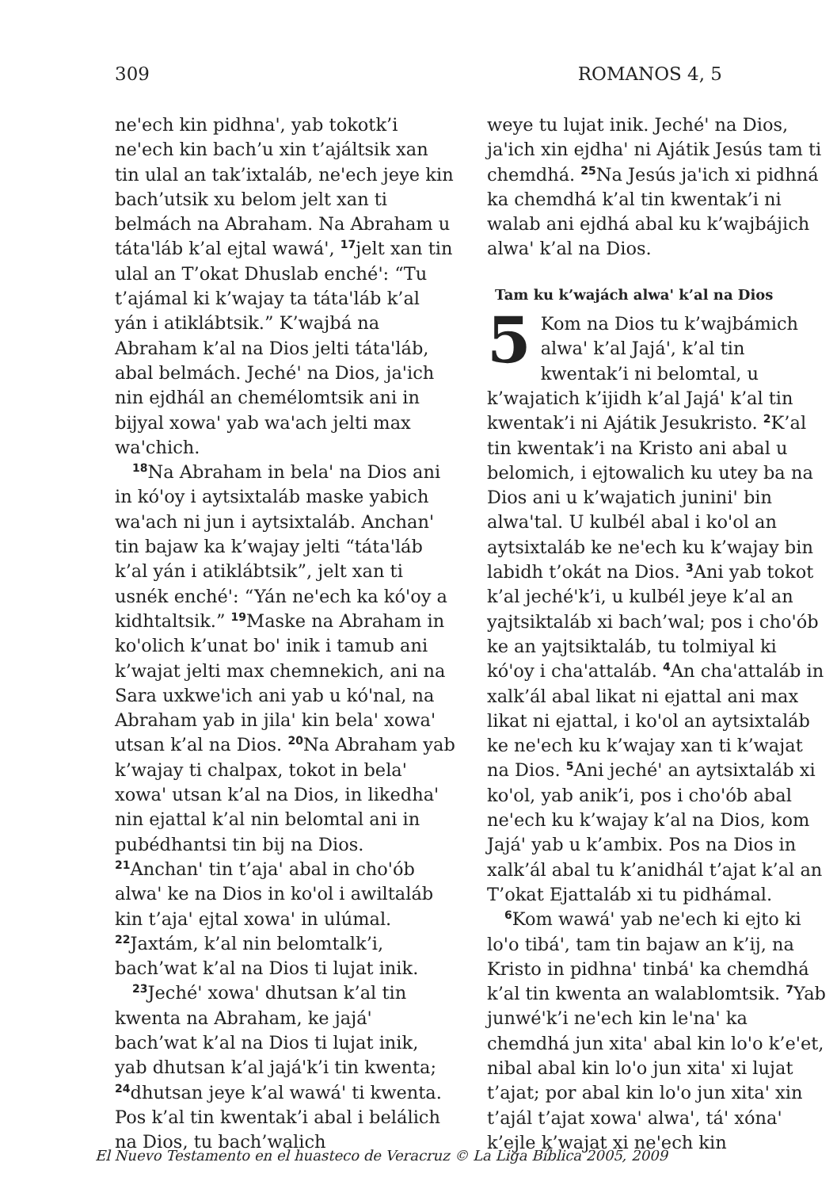309 ROMANOS 4, 5
neꞌech kin pidhnaꞌ, yab tokotk’i neꞌech kin bach’u xin t’ajáltsik xan tin ulal an tak’ixtaláb, neꞌech jeye kin bach’utsik xu belom jelt xan ti belmách na Abraham. Na Abraham u tátaꞌláb k’al ejtal wawáꞌ, <sup>17</sup>jelt xan tin ulal an T’okat Dhuslab enchéꞌ: “Tu t’ajámal ki k’wajay ta tátaꞌláb k’al yán i atiklábtsik.” K’wajbá na Abraham k’al na Dios jelti tátaꞌláb, abal belmách. Jechéꞌ na Dios, jaꞌich nin ejdhál an chemélomtsik ani in bijyal xowaꞌ yab waꞌach jelti max waꞌchich.
<sup>18</sup>Na Abraham in belaꞌ na Dios ani in kóꞌoy i aytsixtaláb maske yabich waꞌach ni jun i aytsixtaláb. Anchanꞌ tin bajaw ka k’wajay jelti “tátaꞌláb k’al yán i atiklábtsik”, jelt xan ti usnék enchéꞌ: “Yán neꞌech ka kóꞌoy a kidhtaltsik.” <sup>19</sup>Maske na Abraham in koꞌolich k’unat boꞌ inik i tamub ani k’wajat jelti max chemnekich, ani na Sara uxkweꞌich ani yab u kóꞌnal, na Abraham yab in jilaꞌ kin belaꞌ xowaꞌ utsan k’al na Dios. <sup>20</sup>Na Abraham yab k’wajay ti chalpax, tokot in belaꞌ xowaꞌ utsan k’al na Dios, in likedhaꞌ nin ejattal k’al nin belomtal ani in pubédhantsi tin bij na Dios. <sup>21</sup>Anchanꞌ tin t’ajaꞌ abal in choꞌób alwaꞌ ke na Dios in koꞌol i awiltaláb kin t’ajaꞌ ejtal xowaꞌ in ulúmal. <sup>22</sup>Jaxtám, k’al nin belomtalk’i, bach’wat k’al na Dios ti lujat inik.
<sup>23</sup> Jechéꞌ xowaꞌ dhutsan k’al tin kwenta na Abraham, ke jajáꞌ bach’wat k’al na Dios ti lujat inik, yab dhutsan k’al jajáꞌk’i tin kwenta; <sup>24</sup>dhutsan jeye k’al wawáꞌ ti kwenta. Pos k’al tin kwentak’i abal i belálich na Dios, tu bach’walich
weye tu lujat inik. Jechéꞌ na Dios, jaꞌich xin ejdhaꞌ ni Ajátik Jesús tam ti chemdhá. <sup>25</sup>Na Jesús jaꞌich xi pidhná ka chemdhá k’al tin kwentak’i ni walab ani ejdhá abal ku k’wajbájich alwaꞌ k’al na Dios.
Tam ku k’wajách alwaꞌ k’al na Dios
5 Kom na Dios tu k’wajbámich alwaꞌ k’al Jajáꞌ, k’al tin kwentak’i ni belomtal, u k’wajatich k’ijidh k’al Jajáꞌ k’al tin kwentak’i ni Ajátik Jesukristo. <sup>2</sup>K’al tin kwentak’i na Kristo ani abal u belomich, i ejtowalich ku utey ba na Dios ani u k’wajatich juniniꞌ bin alwaꞌtal. U kulbél abal i koꞌol an aytsixtaláb ke neꞌech ku k’wajay bin labidh t’okát na Dios. <sup>3</sup>Ani yab tokot k’al jechéꞌk’i, u kulbél jeye k’al an yajtsiktaláb xi bach’wal; pos i choꞌób ke an yajtsiktaláb, tu tolmiyal ki kóꞌoy i chaꞌattaláb. <sup>4</sup>An chaꞌattaláb in xalk’ál abal likat ni ejattal ani max likat ni ejattal, i koꞌol an aytsixtaláb ke neꞌech ku k’wajay xan ti k’wajat na Dios. <sup>5</sup>Ani jechéꞌ an aytsixtaláb xi koꞌol, yab anik’i, pos i choꞌób abal neꞌech ku k’wajay k’al na Dios, kom Jajáꞌ yab u k’ambix. Pos na Dios in xalk’ál abal tu k’anidhál t’ajat k’al an T’okat Ejattaláb xi tu pidhámal.
<sup>6</sup> Kom wawáꞌ yab neꞌech ki ejto ki loꞌo tibáꞌ, tam tin bajaw an k’ij, na Kristo in pidhnaꞌ tinbáꞌ ka chemdhá k’al tin kwenta an walablomtsik. <sup>7</sup>Yab junwéꞌk’i neꞌech kin leꞌnaꞌ ka chemdhá jun xitaꞌ abal kin loꞌo k’eꞌet, nibal abal kin loꞌo jun xitaꞌ xi lujat t’ajat; por abal kin loꞌo jun xitaꞌ xin t’ajál t’ajat xowaꞌ alwaꞌ, táꞌ xónaꞌ k’ejle k’wajat xi neꞌech kin
El Nuevo Testamento en el huasteco de Veracruz © La Liga Bíblica 2005, 2009